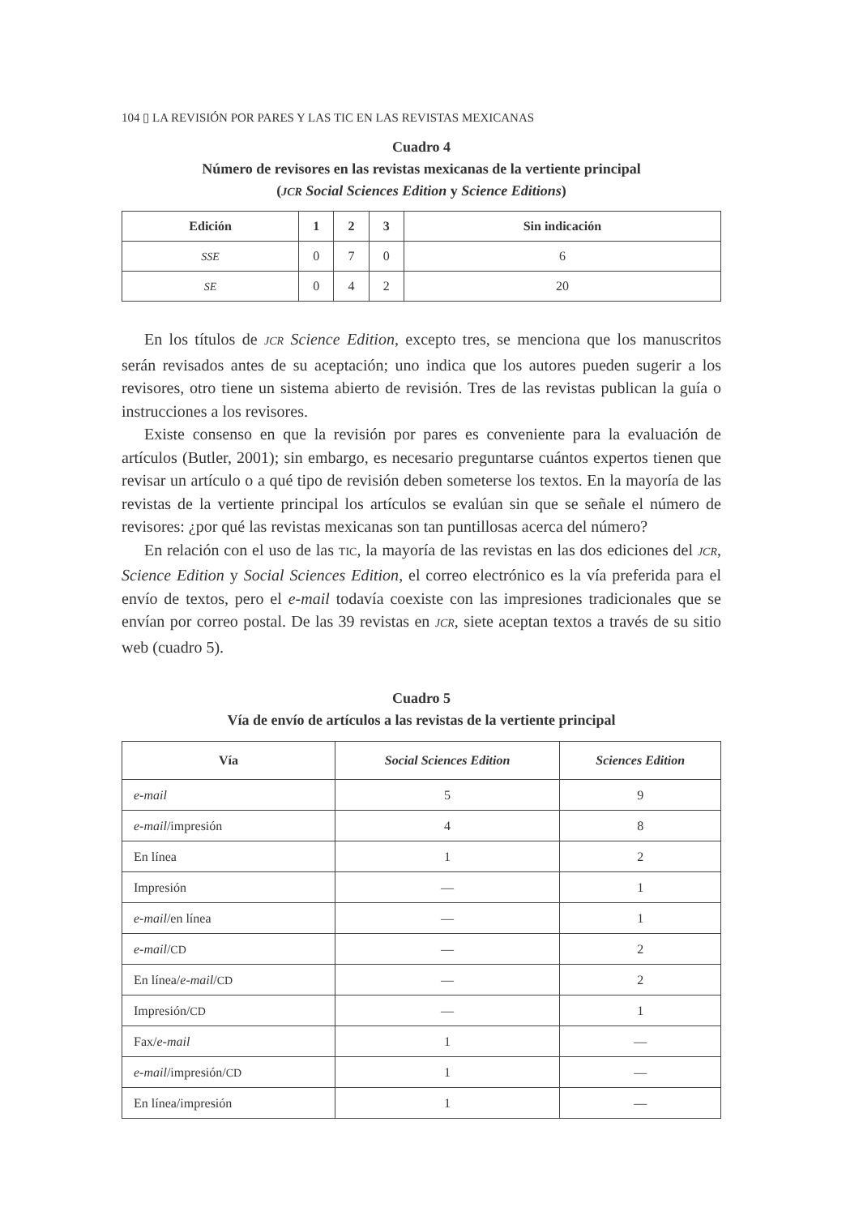104 ▯ LA REVISIÓN POR PARES Y LAS TIC EN LAS REVISTAS MEXICANAS
Cuadro 4
Número de revisores en las revistas mexicanas de la vertiente principal
(JCR Social Sciences Edition y Science Editions)
| Edición | 1 | 2 | 3 | Sin indicación |
| --- | --- | --- | --- | --- |
| SSE | 0 | 7 | 0 | 6 |
| SE | 0 | 4 | 2 | 20 |
En los títulos de JCR Science Edition, excepto tres, se menciona que los manuscritos serán revisados antes de su aceptación; uno indica que los autores pueden sugerir a los revisores, otro tiene un sistema abierto de revisión. Tres de las revistas publican la guía o instrucciones a los revisores.
Existe consenso en que la revisión por pares es conveniente para la evaluación de artículos (Butler, 2001); sin embargo, es necesario preguntarse cuántos expertos tienen que revisar un artículo o a qué tipo de revisión deben someterse los textos. En la mayoría de las revistas de la vertiente principal los artículos se evalúan sin que se señale el número de revisores: ¿por qué las revistas mexicanas son tan puntillosas acerca del número?
En relación con el uso de las TIC, la mayoría de las revistas en las dos ediciones del JCR, Science Edition y Social Sciences Edition, el correo electrónico es la vía preferida para el envío de textos, pero el e-mail todavía coexiste con las impresiones tradiciona­les que se envían por correo postal. De las 39 revistas en JCR, siete aceptan textos a través de su sitio web (cuadro 5).
Cuadro 5
Vía de envío de artículos a las revistas de la vertiente principal
| Vía | Social Sciences Edition | Sciences Edition |
| --- | --- | --- |
| e-mail | 5 | 9 |
| e-mail /impresión | 4 | 8 |
| En línea | 1 | 2 |
| Impresión | — | 1 |
| e-mail /en línea | — | 1 |
| e-mail / CD | — | 2 |
| En línea/ e-mail / CD | — | 2 |
| Impresión/ CD | — | 1 |
| Fax/ e-mail | 1 | — |
| e-mail /impresión/ CD | 1 | — |
| En línea/impresión | 1 | — |